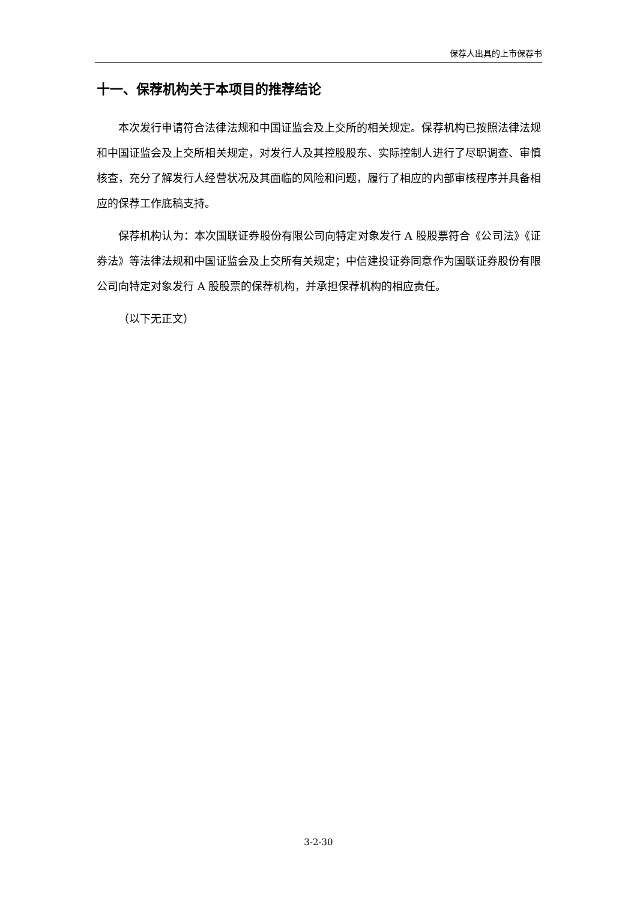保荐人出具的上市保荐书
十一、保荐机构关于本项目的推荐结论
本次发行申请符合法律法规和中国证监会及上交所的相关规定。保荐机构已按照法律法规和中国证监会及上交所相关规定，对发行人及其控股股东、实际控制人进行了尽职调查、审慎核查，充分了解发行人经营状况及其面临的风险和问题，履行了相应的内部审核程序并具备相应的保荐工作底稿支持。
保荐机构认为：本次国联证券股份有限公司向特定对象发行 A 股股票符合《公司法》《证券法》等法律法规和中国证监会及上交所有关规定；中信建投证券同意作为国联证券股份有限公司向特定对象发行 A 股股票的保荐机构，并承担保荐机构的相应责任。
（以下无正文）
3-2-30